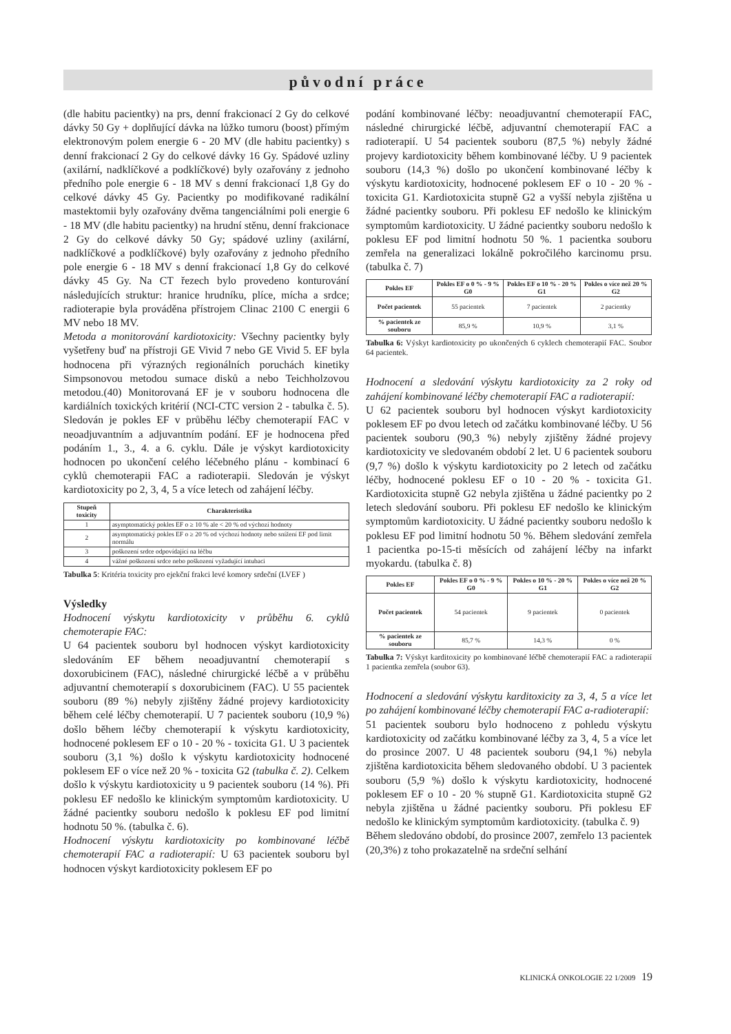původní práce
(dle habitu pacientky) na prs, denní frakcionací 2 Gy do celkové dávky 50 Gy + doplňující dávka na lůžko tumoru (boost) přímým elektronovým polem energie 6 - 20 MV (dle habitu pacientky) s denní frakcionací 2 Gy do celkové dávky 16 Gy. Spádové uzliny (axilární, nadklíčkové a podklíčkové) byly ozařovány z jednoho předního pole energie 6 - 18 MV s denní frakcionací 1,8 Gy do celkové dávky 45 Gy. Pacientky po modifikované radikální mastektomii byly ozařovány dvěma tangenciálními poli energie 6 - 18 MV (dle habitu pacientky) na hrudní stěnu, denní frakcionace 2 Gy do celkové dávky 50 Gy; spádové uzliny (axilární, nadklíčkové a podklíčkové) byly ozařovány z jednoho předního pole energie 6 - 18 MV s denní frakcionací 1,8 Gy do celkové dávky 45 Gy. Na CT řezech bylo provedeno konturování následujících struktur: hranice hrudníku, plíce, mícha a srdce; radioterapie byla prováděna přístrojem Clinac 2100 C energii 6 MV nebo 18 MV.
Metoda a monitorování kardiotoxicity: Všechny pacientky byly vyšetřeny buď na přístroji GE Vivid 7 nebo GE Vivid 5. EF byla hodnocena při výrazných regionálních poruchách kinetiky Simpsonovou metodou sumace disků a nebo Teichholzovou metodou.(40) Monitorovaná EF je v souboru hodnocena dle kardiálních toxických kritérií (NCI-CTC version 2 - tabulka č. 5). Sledován je pokles EF v průběhu léčby chemoterapií FAC v neoadjuvantním a adjuvantním podání. EF je hodnocena před podáním 1., 3., 4. a 6. cyklu. Dále je výskyt kardiotoxicity hodnocen po ukončení celého léčebného plánu - kombinací 6 cyklů chemoterapii FAC a radioterapii. Sledován je výskyt kardiotoxicity po 2, 3, 4, 5 a více letech od zahájení léčby.
| Stupeň toxicity | Charakteristika |
| --- | --- |
| 1 | asymptomatický pokles EF o ≥ 10 % ale < 20 % od výchozí hodnoty |
| 2 | asymptomatický pokles EF o ≥ 20 % od výchozí hodnoty nebo snížení EF pod limit normálu |
| 3 | poškození srdce odpovídající na léčbu |
| 4 | vážné poškození srdce nebo poškození vyžadující intubaci |
Tabulka 5: Kritéria toxicity pro ejekční frakci levé komory srdeční (LVEF )
Výsledky
Hodnocení výskytu kardiotoxicity v průběhu 6. cyklů chemoterapie FAC:
U 64 pacientek souboru byl hodnocen výskyt kardiotoxicity sledováním EF během neoadjuvantní chemoterapií s doxorubicinem (FAC), následné chirurgické léčbě a v průběhu adjuvantní chemoterapií s doxorubicinem (FAC). U 55 pacientek souboru (89 %) nebyly zjištěny žádné projevy kardiotoxicity během celé léčby chemoterapií. U 7 pacientek souboru (10,9 %) došlo během léčby chemoterapií k výskytu kardiotoxicity, hodnocené poklesem EF o 10 - 20 % - toxicita G1. U 3 pacientek souboru (3,1 %) došlo k výskytu kardiotoxicity hodnocené poklesem EF o více než 20 % - toxicita G2 (tabulka č. 2). Celkem došlo k výskytu kardiotoxicity u 9 pacientek souboru (14 %). Při poklesu EF nedošlo ke klinickým symptomům kardiotoxicity. U žádné pacientky souboru nedošlo k poklesu EF pod limitní hodnotu 50 %. (tabulka č. 6).
Hodnocení výskytu kardiotoxicity po kombinované léčbě chemoterapií FAC a radioterapií: U 63 pacientek souboru byl hodnocen výskyt kardiotoxicity poklesem EF po
podání kombinované léčby: neoadjuvantní chemoterapií FAC, následné chirurgické léčbě, adjuvantní chemoterapií FAC a radioterapií. U 54 pacientek souboru (87,5 %) nebyly žádné projevy kardiotoxicity během kombinované léčby. U 9 pacientek souboru (14,3 %) došlo po ukončení kombinované léčby k výskytu kardiotoxicity, hodnocené poklesem EF o 10 - 20 % - toxicita G1. Kardiotoxicita stupně G2 a vyšší nebyla zjištěna u žádné pacientky souboru. Při poklesu EF nedošlo ke klinickým symptomům kardiotoxicity. U žádné pacientky souboru nedošlo k poklesu EF pod limitní hodnotu 50 %. 1 pacientka souboru zemřela na generalizaci lokálně pokročilého karcinomu prsu. (tabulka č. 7)
| Pokles EF | Pokles EF o 0 % - 9 % G0 | Pokles EF o 10 % - 20 % G1 | Pokles o více než 20 % G2 |
| --- | --- | --- | --- |
| Počet pacientek | 55 pacientek | 7 pacientek | 2 pacientky |
| % pacientek ze souboru | 85,9 % | 10,9 % | 3,1 % |
Tabulka 6: Výskyt kardiotoxicity po ukončených 6 cyklech chemoterapií FAC. Soubor 64 pacientek.
Hodnocení a sledování výskytu kardiotoxicity za 2 roky od zahájení kombinované léčby chemoterapií FAC a radioterapií:
U 62 pacientek souboru byl hodnocen výskyt kardiotoxicity poklesem EF po dvou letech od začátku kombinované léčby. U 56 pacientek souboru (90,3 %) nebyly zjištěny žádné projevy kardiotoxicity ve sledovaném období 2 let. U 6 pacientek souboru (9,7 %) došlo k výskytu kardiotoxicity po 2 letech od začátku léčby, hodnocené poklesu EF o 10 - 20 % - toxicita G1. Kardiotoxicita stupně G2 nebyla zjištěna u žádné pacientky po 2 letech sledování souboru. Při poklesu EF nedošlo ke klinickým symptomům kardiotoxicity. U žádné pacientky souboru nedošlo k poklesu EF pod limitní hodnotu 50 %. Během sledování zemřela 1 pacientka po-15-ti měsících od zahájení léčby na infarkt myokardu. (tabulka č. 8)
| Pokles EF | Pokles EF o 0 % - 9 % G0 | Pokles o 10 % - 20 % G1 | Pokles o více než 20 % G2 |
| --- | --- | --- | --- |
| Počet pacientek | 54 pacientek | 9 pacientek | 0 pacientek |
| % pacientek ze souboru | 85,7 % | 14,3 % | 0 % |
Tabulka 7: Výskyt karditoxicity po kombinované léčbě chemoterapií FAC a radioterapií 1 pacientka zemřela (soubor 63).
Hodnocení a sledování výskytu karditoxicity za 3, 4, 5 a více let po zahájení kombinované léčby chemoterapií FAC a-radioterapií:
51 pacientek souboru bylo hodnoceno z pohledu výskytu kardiotoxicity od začátku kombinované léčby za 3, 4, 5 a více let do prosince 2007. U 48 pacientek souboru (94,1 %) nebyla zjištěna kardiotoxicita během sledovaného období. U 3 pacientek souboru (5,9 %) došlo k výskytu kardiotoxicity, hodnocené poklesem EF o 10 - 20 % stupně G1. Kardiotoxicita stupně G2 nebyla zjištěna u žádné pacientky souboru. Při poklesu EF nedošlo ke klinickým symptomům kardiotoxicity. (tabulka č. 9)
Během sledováno období, do prosince 2007, zemřelo 13 pacientek (20,3%) z toho prokazatelně na srdeční selhání
KLINICKÁ ONKOLOGIE 22 1/2009 19